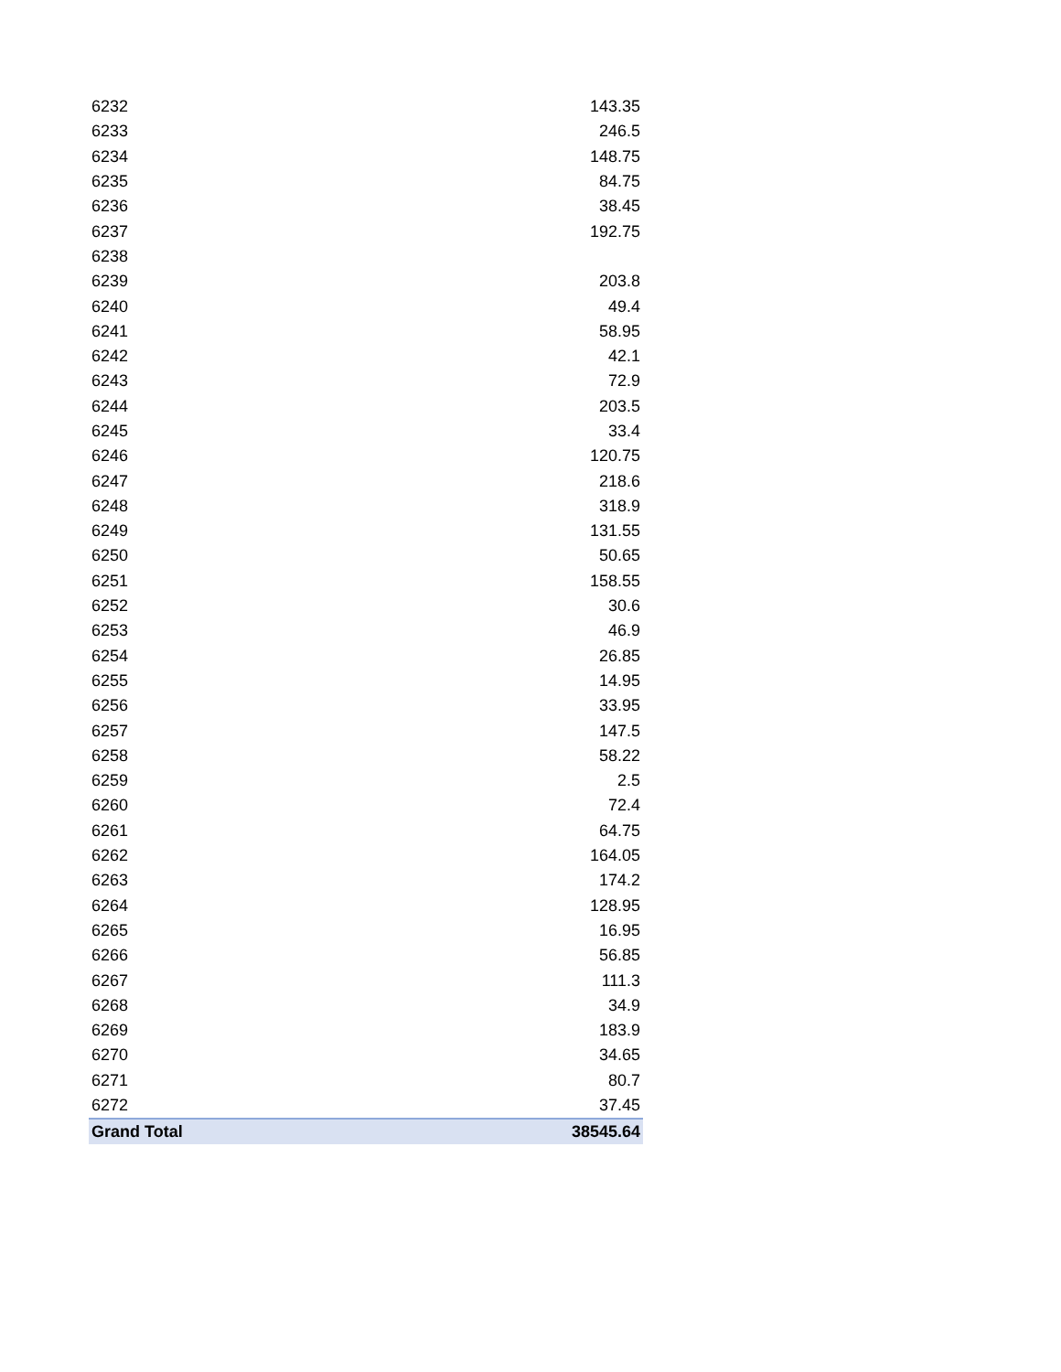| 6232 | 143.35 |
| 6233 | 246.5 |
| 6234 | 148.75 |
| 6235 | 84.75 |
| 6236 | 38.45 |
| 6237 | 192.75 |
| 6238 | |
| 6239 | 203.8 |
| 6240 | 49.4 |
| 6241 | 58.95 |
| 6242 | 42.1 |
| 6243 | 72.9 |
| 6244 | 203.5 |
| 6245 | 33.4 |
| 6246 | 120.75 |
| 6247 | 218.6 |
| 6248 | 318.9 |
| 6249 | 131.55 |
| 6250 | 50.65 |
| 6251 | 158.55 |
| 6252 | 30.6 |
| 6253 | 46.9 |
| 6254 | 26.85 |
| 6255 | 14.95 |
| 6256 | 33.95 |
| 6257 | 147.5 |
| 6258 | 58.22 |
| 6259 | 2.5 |
| 6260 | 72.4 |
| 6261 | 64.75 |
| 6262 | 164.05 |
| 6263 | 174.2 |
| 6264 | 128.95 |
| 6265 | 16.95 |
| 6266 | 56.85 |
| 6267 | 111.3 |
| 6268 | 34.9 |
| 6269 | 183.9 |
| 6270 | 34.65 |
| 6271 | 80.7 |
| 6272 | 37.45 |
| Grand Total | 38545.64 |